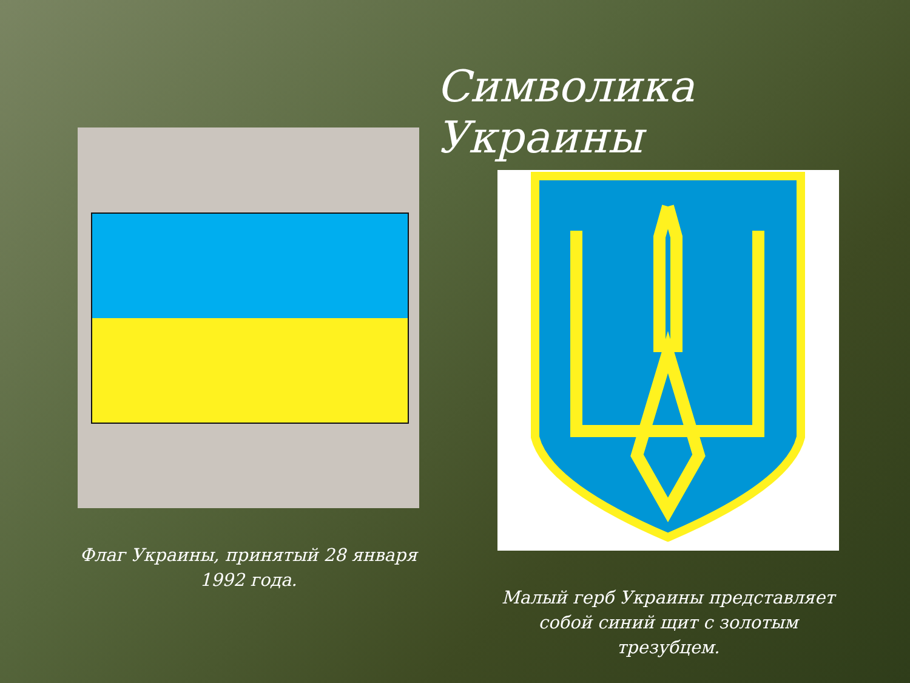Символика Украины
Флаг Украины, принятый 28 января 1992 года.
Малый герб Украины представляет собой синий щит с золотым трезубцем.